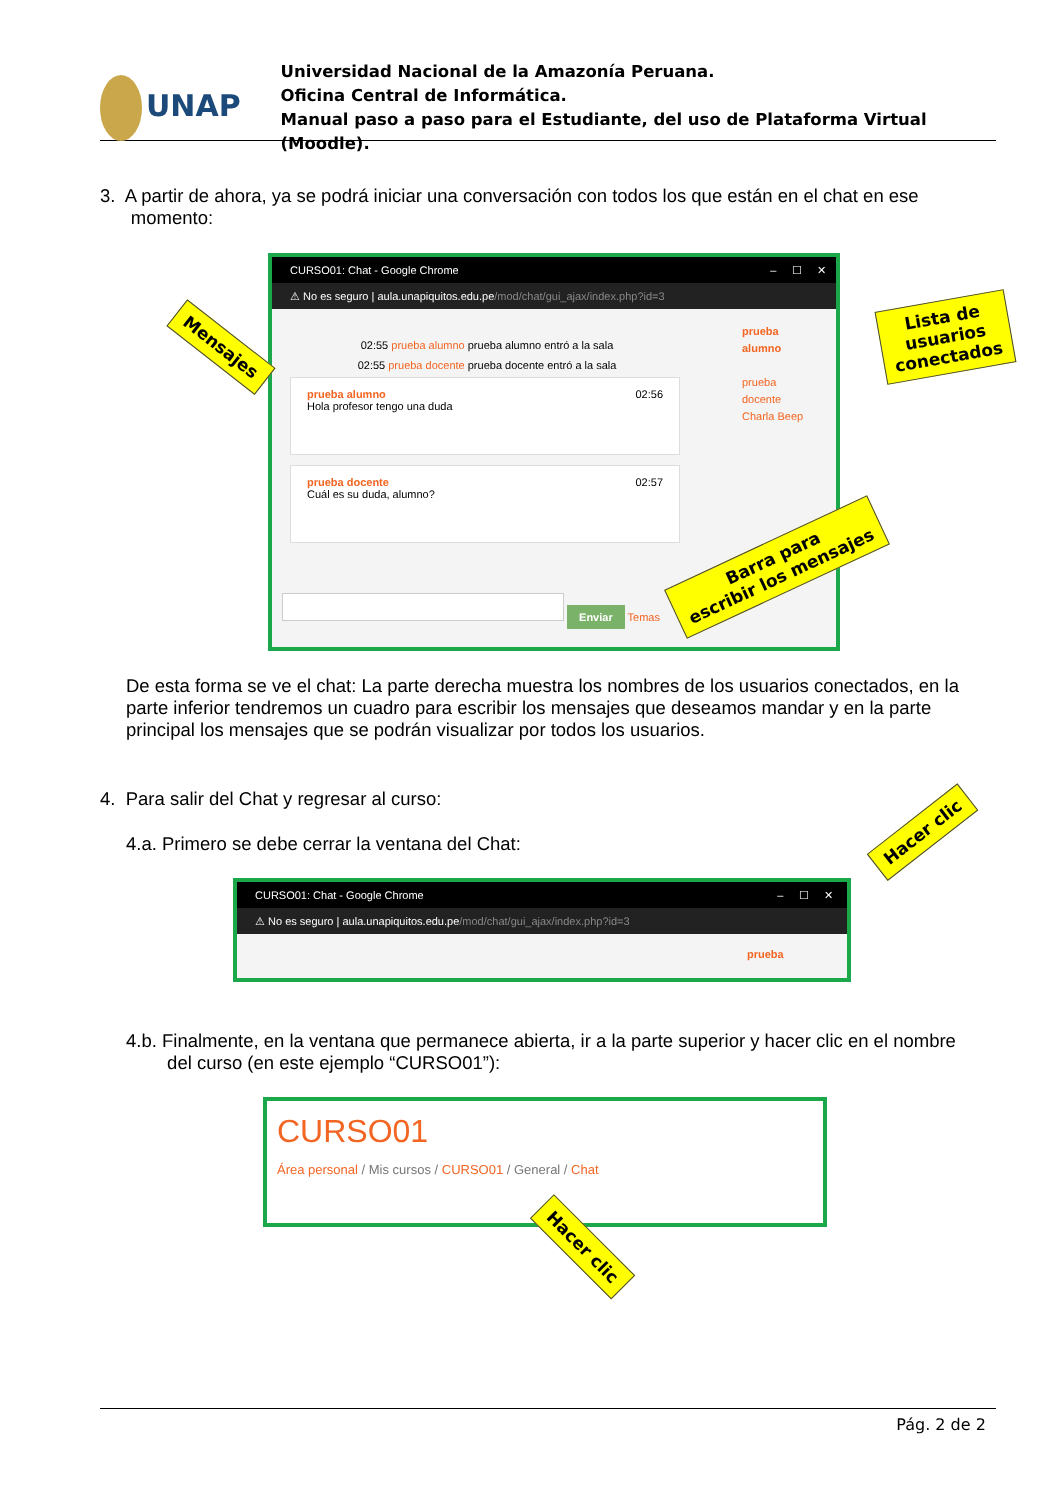UNAP
Universidad Nacional de la Amazonía Peruana.
Oficina Central de Informática.
Manual paso a paso para el Estudiante, del uso de Plataforma Virtual (Moodle).
3. A partir de ahora, ya se podrá iniciar una conversación con todos los que están en el chat en ese
momento:
CURSO01: Chat - Google Chrome – ☐ ✕
⚠ No es seguro | aula.unapiquitos.edu.pe/mod/chat/gui_ajax/index.php?id=3
02:55 prueba alumno prueba alumno entró a la sala
02:55 prueba docente prueba docente entró a la sala
prueba alumno 02:56
Hola profesor tengo una duda
prueba docente 02:57
Cuál es su duda, alumno?
Enviar Temas
prueba
alumno
prueba
docente
Charla Beep
Mensajes
Lista de
usuarios
conectados
Barra para
escribir los mensajes
De esta forma se ve el chat: La parte derecha muestra los nombres de los usuarios conectados, en la parte inferior tendremos un cuadro para escribir los mensajes que deseamos mandar y en la parte principal los mensajes que se podrán visualizar por todos los usuarios.
4. Para salir del Chat y regresar al curso:
4.a. Primero se debe cerrar la ventana del Chat:
CURSO01: Chat - Google Chrome – ☐ ✕
⚠ No es seguro | aula.unapiquitos.edu.pe/mod/chat/gui_ajax/index.php?id=3
prueba
Hacer clic
4.b. Finalmente, en la ventana que permanece abierta, ir a la parte superior y hacer clic en el nombre
del curso (en este ejemplo “CURSO01”):
CURSO01
Área personal / Mis cursos / CURSO01 / General / Chat
Hacer clic
Pág. 2 de 2